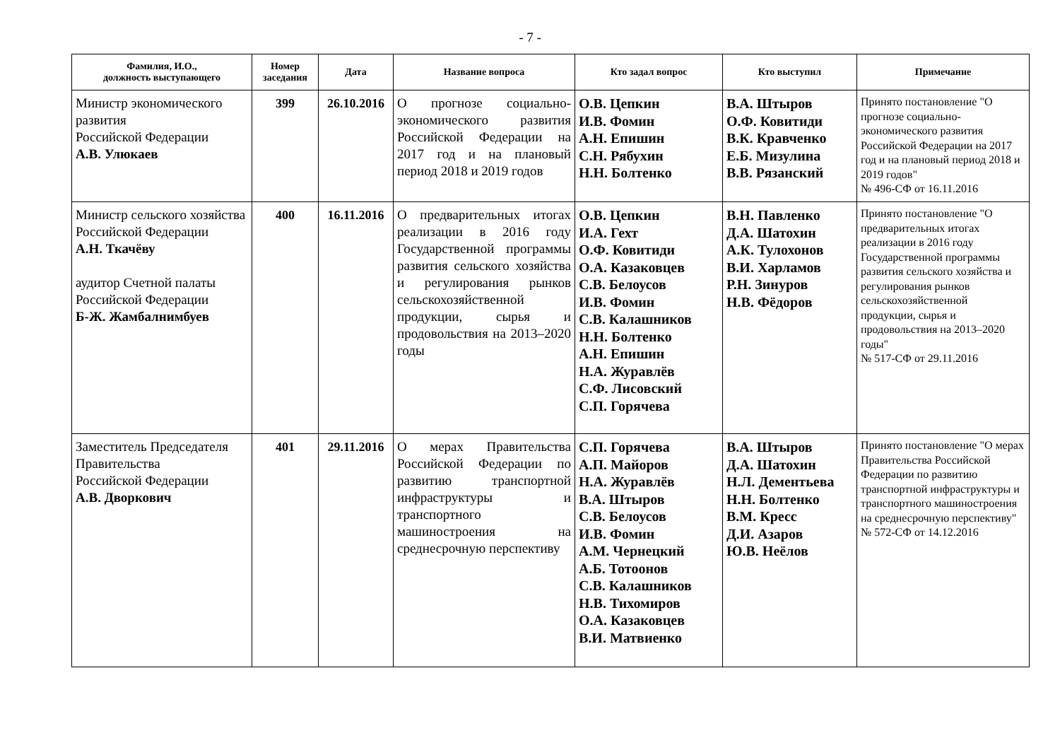- 7 -
| Фамилия, И.О., должность выступающего | Номер заседания | Дата | Название вопроса | Кто задал вопрос | Кто выступил | Примечание |
| --- | --- | --- | --- | --- | --- | --- |
| Министр экономического развития Российской Федерации А.В. Улюкаев | 399 | 26.10.2016 | О прогнозе социально-экономического развития Российской Федерации на 2017 год и на плановый период 2018 и 2019 годов | О.В. Цепкин И.В. Фомин А.Н. Епишин С.Н. Рябухин Н.Н. Болтенко | В.А. Штыров О.Ф. Ковитиди В.К. Кравченко Е.Б. Мизулина В.В. Рязанский | Принято постановление "О прогнозе социально-экономического развития Российской Федерации на 2017 год и на плановый период 2018 и 2019 годов" № 496-СФ от 16.11.2016 |
| Министр сельского хозяйства Российской Федерации А.Н. Ткачёву аудитор Счетной палаты Российской Федерации Б-Ж. Жамбалнимбуев | 400 | 16.11.2016 | О предварительных итогах реализации в 2016 году Государственной программы развития сельского хозяйства и регулирования рынков сельскохозяйственной продукции, сырья и продовольствия на 2013–2020 годы | О.В. Цепкин И.А. Гехт О.Ф. Ковитиди О.А. Казаковцев С.В. Белоусов И.В. Фомин С.В. Калашников Н.Н. Болтенко А.Н. Епишин Н.А. Журавлёв С.Ф. Лисовский С.П. Горячева | В.Н. Павленко Д.А. Шатохин А.К. Тулохонов В.И. Харламов Р.Н. Зинуров Н.В. Фёдоров | Принято постановление "О предварительных итогах реализации в 2016 году Государственной программы развития сельского хозяйства и регулирования рынков сельскохозяйственной продукции, сырья и продовольствия на 2013–2020 годы" № 517-СФ от 29.11.2016 |
| Заместитель Председателя Правительства Российской Федерации А.В. Дворкович | 401 | 29.11.2016 | О мерах Правительства Российской Федерации по развитию транспортной инфраструктуры и транспортного машиностроения на среднесрочную перспективу | С.П. Горячева А.П. Майоров Н.А. Журавлёв В.А. Штыров С.В. Белоусов И.В. Фомин А.М. Чернецкий А.Б. Тотоонов С.В. Калашников Н.В. Тихомиров О.А. Казаковцев В.И. Матвиенко | В.А. Штыров Д.А. Шатохин Н.Л. Дементьева Н.Н. Болтенко В.М. Кресс Д.И. Азаров Ю.В. Неёлов | Принято постановление "О мерах Правительства Российской Федерации по развитию транспортной инфраструктуры и транспортного машиностроения на среднесрочную перспективу" № 572-СФ от 14.12.2016 |